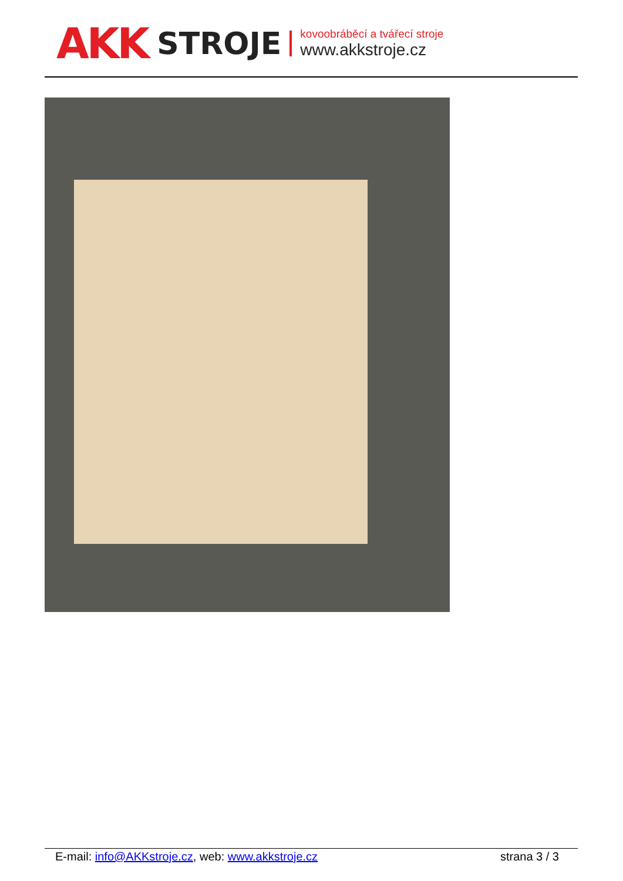AKK STROJE
kovoobráběcí a tvářecí stroje
www.akkstroje.cz
E-mail: info@AKKstroje.cz, web: www.akkstroje.cz strana 3 / 3